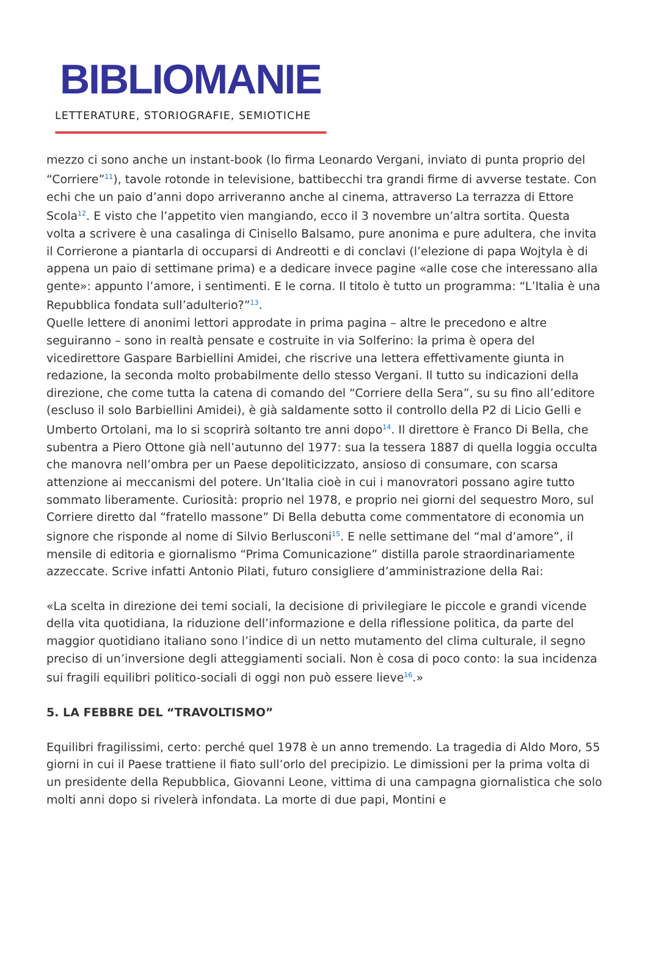BIBLIOMANIE
LETTERATURE, STORIOGRAFIE, SEMIOTICHE
mezzo ci sono anche un instant-book (lo firma Leonardo Vergani, inviato di punta proprio del “Corriere”<sup>11</sup>), tavole rotonde in televisione, battibecchi tra grandi firme di avverse testate. Con echi che un paio d’anni dopo arriveranno anche al cinema, attraverso La terrazza di Ettore Scola<sup>12</sup>. E visto che l’appetito vien mangiando, ecco il 3 novembre un’altra sortita. Questa volta a scrivere è una casalinga di Cinisello Balsamo, pure anonima e pure adultera, che invita il Corrierone a piantarla di occuparsi di Andreotti e di conclavi (l’elezione di papa Wojtyla è di appena un paio di settimane prima) e a dedicare invece pagine «alle cose che interessano alla gente»: appunto l’amore, i sentimenti. E le corna. Il titolo è tutto un programma: “L’Italia è una Repubblica fondata sull’adulterio?”<sup>13</sup>.
Quelle lettere di anonimi lettori approdate in prima pagina – altre le precedono e altre seguiranno – sono in realtà pensate e costruite in via Solferino: la prima è opera del vicedirettore Gaspare Barbiellini Amidei, che riscrive una lettera effettivamente giunta in redazione, la seconda molto probabilmente dello stesso Vergani. Il tutto su indicazioni della direzione, che come tutta la catena di comando del “Corriere della Sera”, su su fino all’editore (escluso il solo Barbiellini Amidei), è già saldamente sotto il controllo della P2 di Licio Gelli e Umberto Ortolani, ma lo si scoprirà soltanto tre anni dopo<sup>14</sup>. Il direttore è Franco Di Bella, che subentra a Piero Ottone già nell’autunno del 1977: sua la tessera 1887 di quella loggia occulta che manovra nell’ombra per un Paese depoliticizzato, ansioso di consumare, con scarsa attenzione ai meccanismi del potere. Un’Italia cioè in cui i manovratori possano agire tutto sommato liberamente. Curiosità: proprio nel 1978, e proprio nei giorni del sequestro Moro, sul Corriere diretto dal “fratello massone” Di Bella debutta come commentatore di economia un signore che risponde al nome di Silvio Berlusconi<sup>15</sup>. E nelle settimane del “mal d’amore”, il mensile di editoria e giornalismo “Prima Comunicazione” distilla parole straordinariamente azzeccate. Scrive infatti Antonio Pilati, futuro consigliere d’amministrazione della Rai:
«La scelta in direzione dei temi sociali, la decisione di privilegiare le piccole e grandi vicende della vita quotidiana, la riduzione dell’informazione e della riflessione politica, da parte del maggior quotidiano italiano sono l’indice di un netto mutamento del clima culturale, il segno preciso di un’inversione degli atteggiamenti sociali. Non è cosa di poco conto: la sua incidenza sui fragili equilibri politico-sociali di oggi non può essere lieve<sup>16</sup>.»
5. LA FEBBRE DEL “TRAVOLTISMO”
Equilibri fragilissimi, certo: perché quel 1978 è un anno tremendo. La tragedia di Aldo Moro, 55 giorni in cui il Paese trattiene il fiato sull’orlo del precipizio. Le dimissioni per la prima volta di un presidente della Repubblica, Giovanni Leone, vittima di una campagna giornalistica che solo molti anni dopo si rivelerà infondata. La morte di due papi, Montini e